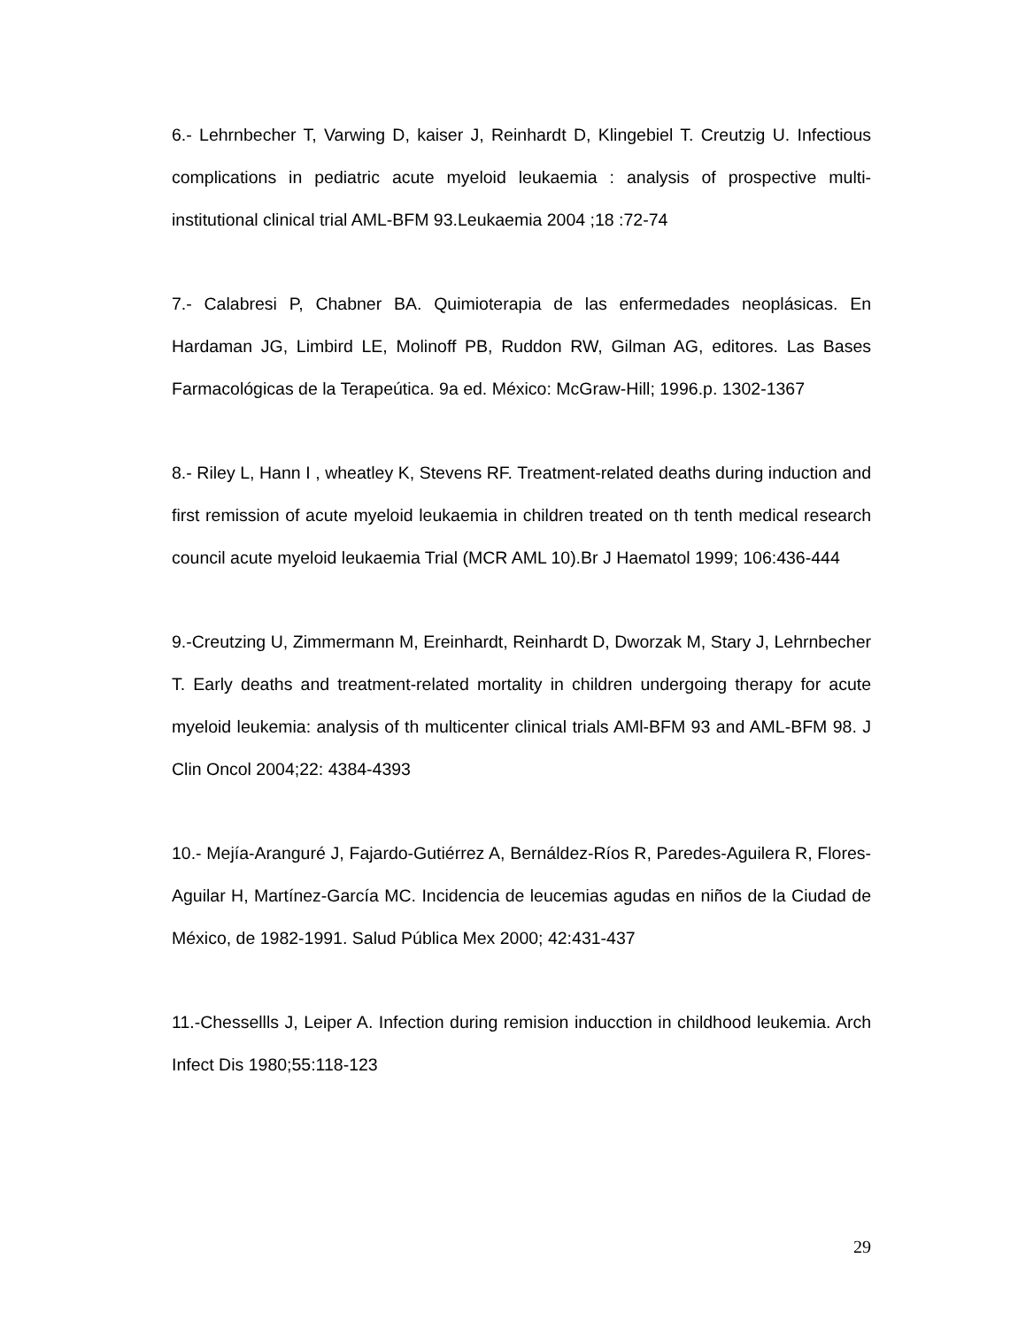6.- Lehrnbecher T, Varwing D, kaiser J, Reinhardt D, Klingebiel T. Creutzig U. Infectious complications in pediatric acute myeloid leukaemia : analysis of prospective multi-institutional clinical trial AML-BFM 93.Leukaemia 2004 ;18 :72-74
7.- Calabresi P, Chabner BA. Quimioterapia de las enfermedades neoplásicas. En Hardaman JG, Limbird LE, Molinoff PB, Ruddon RW, Gilman AG, editores. Las Bases Farmacológicas de la Terapeútica. 9a ed. México: McGraw-Hill; 1996.p. 1302-1367
8.- Riley L, Hann I , wheatley K, Stevens RF. Treatment-related deaths during induction and first remission of acute myeloid leukaemia in children treated on th tenth medical research council acute myeloid leukaemia Trial (MCR AML 10).Br J Haematol 1999; 106:436-444
9.-Creutzing U, Zimmermann M, Ereinhardt, Reinhardt D, Dworzak M, Stary J, Lehrnbecher T. Early deaths and treatment-related mortality in children undergoing therapy for acute myeloid leukemia: analysis of th multicenter clinical trials AMl-BFM 93 and AML-BFM 98. J Clin Oncol 2004;22: 4384-4393
10.- Mejía-Aranguré J, Fajardo-Gutiérrez A, Bernáldez-Ríos R, Paredes-Aguilera R, Flores-Aguilar H, Martínez-García MC. Incidencia de leucemias agudas en niños de la Ciudad de México, de 1982-1991. Salud Pública Mex 2000; 42:431-437
11.-Chessellls J, Leiper A. Infection during remision inducction in childhood leukemia. Arch Infect Dis 1980;55:118-123
29